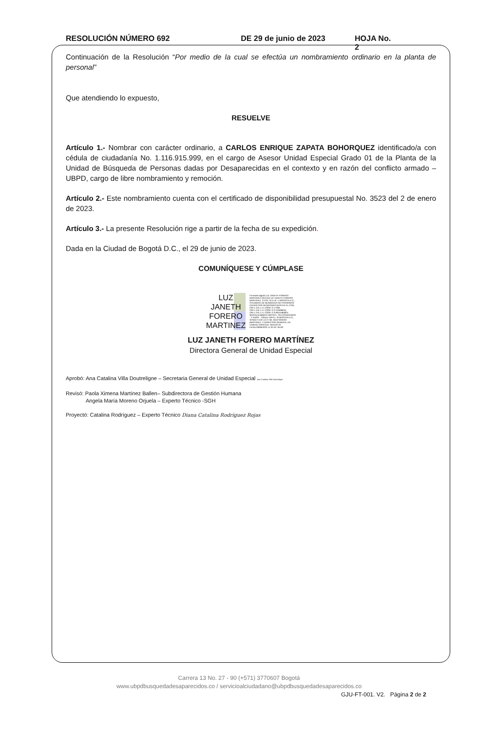RESOLUCIÓN NÚMERO 692 DE 29 de junio de 2023 HOJA No. 2
Continuación de la Resolución “Por medio de la cual se efectúa un nombramiento ordinario en la planta de personal”
Que atendiendo lo expuesto,
RESUELVE
Artículo 1.- Nombrar con carácter ordinario, a CARLOS ENRIQUE ZAPATA BOHORQUEZ identificado/a con cédula de ciudadanía No. 1.116.915.999, en el cargo de Asesor Unidad Especial Grado 01 de la Planta de la Unidad de Búsqueda de Personas dadas por Desaparecidas en el contexto y en razón del conflicto armado – UBPD, cargo de libre nombramiento y remoción.
Artículo 2.- Este nombramiento cuenta con el certificado de disponibilidad presupuestal No. 3523 del 2 de enero de 2023.
Artículo 3.- La presente Resolución rige a partir de la fecha de su expedición.
Dada en la Ciudad de Bogotá D.C., el 29 de junio de 2023.
COMUNÍQUESE Y CÚMPLASE
LUZ
JANETH
FORERO
MARTINEZ
Firmante digital:LUZ JANETH FORERO MARTINEZ DN:CN=LUZ JANETH FORERO MARTINEZ, C=CO, G=LUZ, L=BOGOTA D.C., O=UNIDAD DE BUSQUEDA DE PERSONAS DADAS POR DESAPARECIDAS EN EL CON, OID.1.3.6.1.4.1.23267.2.1=295, OID.1.3.6.1.4.1.23267.2.2=43466616, OID.1.3.6.1.4.1.23267.2.3=9011584824, SERIALNUMBER=1827971, OU=CONVENIOS - 2 ANOS - TOKEN VIRTU, S=BOGOTA D.C., STREET=CR 13 27 90, SN=FORERO MARTINEZ, T=DIRECTOR GENERAL DE UNIDAD ESPECIAL GRADO 04 Fecha:29/06/2023 11:32:40 -05:00
LUZ JANETH FORERO MARTÍNEZ
Directora General de Unidad Especial
Aprobó: Ana Catalina Villa Doutreligne – Secretaria General de Unidad Especial Ana Catalina Villa Doutreligne
Revisó: Paola Ximena Martínez Ballen– Subdirectora de Gestión Humana
Angela María Moreno Orjuela – Experto Técnico -SGH
Proyectó: Catalina Rodríguez – Experto Técnico Diana Catalina Rodríguez Rojas
Carrera 13 No. 27 - 90 (+571) 3770607 Bogotá
www.ubpdbusquedadesaparecidos.co / servicioalciudadano@ubpdbusquedadesaparecidos.co
GJU-FT-001. V2. Página 2 de 2